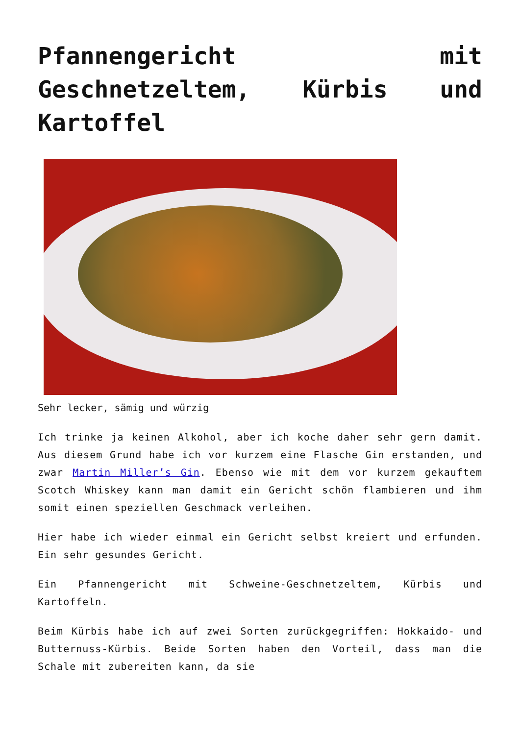Pfannengericht mit Geschnetzeltem, Kürbis und Kartoffel
Sehr lecker, sämig und würzig
Ich trinke ja keinen Alkohol, aber ich koche daher sehr gern damit. Aus diesem Grund habe ich vor kurzem eine Flasche Gin erstanden, und zwar Martin Miller’s Gin. Ebenso wie mit dem vor kurzem gekauftem Scotch Whiskey kann man damit ein Gericht schön flambieren und ihm somit einen speziellen Geschmack verleihen.
Hier habe ich wieder einmal ein Gericht selbst kreiert und erfunden. Ein sehr gesundes Gericht.
Ein Pfannengericht mit Schweine-Geschnetzeltem, Kürbis und Kartoffeln.
Beim Kürbis habe ich auf zwei Sorten zurückgegriffen: Hokkaido- und Butternuss-Kürbis. Beide Sorten haben den Vorteil, dass man die Schale mit zubereiten kann, da sie